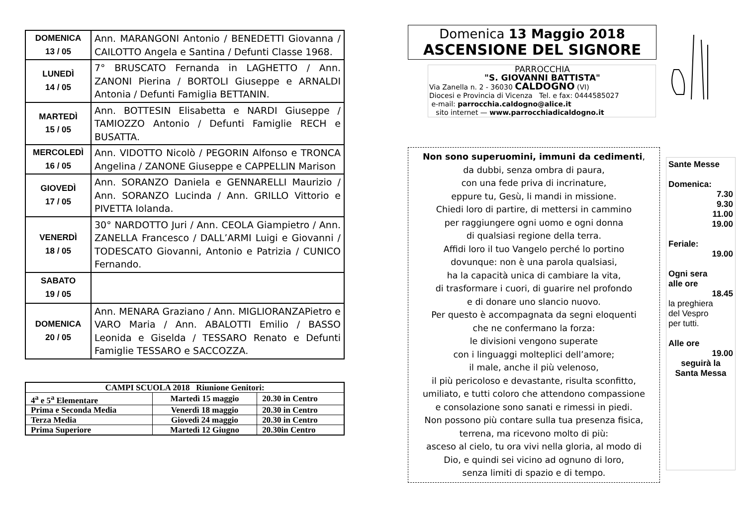| DOMENICA 13 / 05 | Ann. MARANGONI Antonio / BENEDETTI Giovanna / CAILOTTO Angela e Santina / Defunti Classe 1968. |
| LUNEDÌ 14 / 05 | 7° BRUSCATO Fernanda in LAGHETTO / Ann. ZANONI Pierina / BORTOLI Giuseppe e ARNALDI Antonia / Defunti Famiglia BETTANIN. |
| MARTEDÌ 15 / 05 | Ann. BOTTESIN Elisabetta e NARDI Giuseppe / TAMIOZZO Antonio / Defunti Famiglie RECH e BUSATTA. |
| MERCOLEDÌ 16 / 05 | Ann. VIDOTTO Nicolò / PEGORIN Alfonso e TRONCA Angelina / ZANONE Giuseppe e CAPPELLIN Marison |
| GIOVEDÌ 17 / 05 | Ann. SORANZO Daniela e GENNARELLI Maurizio / Ann. SORANZO Lucinda / Ann. GRILLO Vittorio e PIVETTA Iolanda. |
| VENERDÌ 18 / 05 | 30° NARDOTTO Juri / Ann. CEOLA Giampietro / Ann. ZANELLA Francesco / DALL’ARMI Luigi e Giovanni / TODESCATO Giovanni, Antonio e Patrizia / CUNICO Fernando. |
| SABATO 19 / 05 | |
| DOMENICA 20 / 05 | Ann. MENARA Graziano / Ann. MIGLIORANZAPietro e VARO Maria / Ann. ABALOTTI Emilio / BASSO Leonida e Giselda / TESSARO Renato e Defunti Famiglie TESSARO e SACCOZZA. |
| CAMPI SCUOLA 2018 Riunione Genitori: | | |
| --- | --- | --- |
| 4<sup>a</sup> e 5<sup>a</sup> Elementare | Martedì 15 maggio | 20.30 in Centro |
| Prima e Seconda Media | Venerdì 18 maggio | 20.30 in Centro |
| Terza Media | Giovedì 24 maggio | 20.30 in Centro |
| Prima Superiore | Martedì 12 Giugno | 20.30in Centro |
Domenica 13 Maggio 2018
ASCENSIONE DEL SIGNORE
PARROCCHIA
"S. GIOVANNI BATTISTA"
Via Zanella n. 2 - 36030 CALDOGNO (VI)
Diocesi e Provincia di Vicenza Tel. e fax: 0444585027
e-mail: parrocchia.caldogno@alice.it
sito internet — www.parrocchiadicaldogno.it
Non sono superuomini, immuni da cedimenti,
da dubbi, senza ombra di paura,
con una fede priva di incrinature,
eppure tu, Gesù, li mandi in missione.
Chiedi loro di partire, di mettersi in cammino
per raggiungere ogni uomo e ogni donna
di qualsiasi regione della terra.
Affidi loro il tuo Vangelo perché lo portino
dovunque: non è una parola qualsiasi,
ha la capacità unica di cambiare la vita,
di trasformare i cuori, di guarire nel profondo
e di donare uno slancio nuovo.
Per questo è accompagnata da segni eloquenti
che ne confermano la forza:
le divisioni vengono superate
con i linguaggi molteplici dell’amore;
il male, anche il più velenoso,
il più pericoloso e devastante, risulta sconfitto,
umiliato, e tutti coloro che attendono compassione
e consolazione sono sanati e rimessi in piedi.
Non possono più contare sulla tua presenza fisica,
terrena, ma ricevono molto di più:
asceso al cielo, tu ora vivi nella gloria, al modo di
Dio, e quindi sei vicino ad ognuno di loro,
senza limiti di spazio e di tempo.
Sante Messe
Domenica:
7.30
9.30
11.00
19.00
Feriale:
19.00
Ogni sera
alle ore
18.45
la preghiera
del Vespro
per tutti.
Alle ore
19.00
seguirà la
Santa Messa